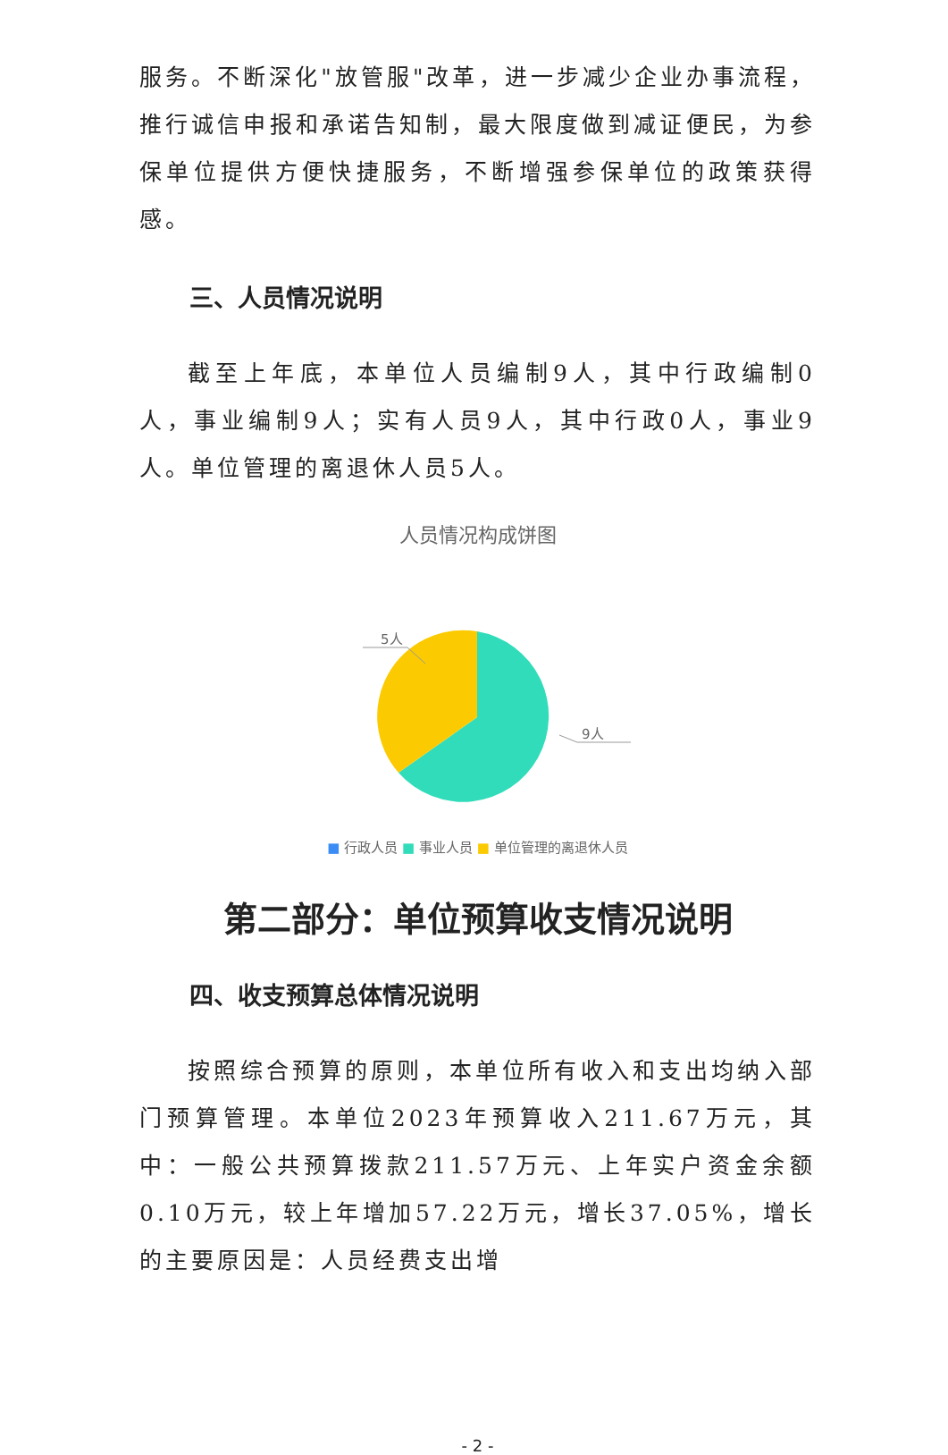服务。不断深化"放管服"改革，进一步减少企业办事流程，推行诚信申报和承诺告知制，最大限度做到减证便民，为参保单位提供方便快捷服务，不断增强参保单位的政策获得感。
三、人员情况说明
截至上年底，本单位人员编制9人，其中行政编制0人，事业编制9人；实有人员9人，其中行政0人，事业9人。单位管理的离退休人员5人。
人员情况构成饼图
5人
9人
■ 行政人员 ■ 事业人员 ■ 单位管理的离退休人员
第二部分：单位预算收支情况说明
四、收支预算总体情况说明
按照综合预算的原则，本单位所有收入和支出均纳入部门预算管理。本单位2023年预算收入211.67万元，其中：一般公共预算拨款211.57万元、上年实户资金余额0.10万元，较上年增加57.22万元，增长37.05%，增长的主要原因是：人员经费支出增
- 2 -